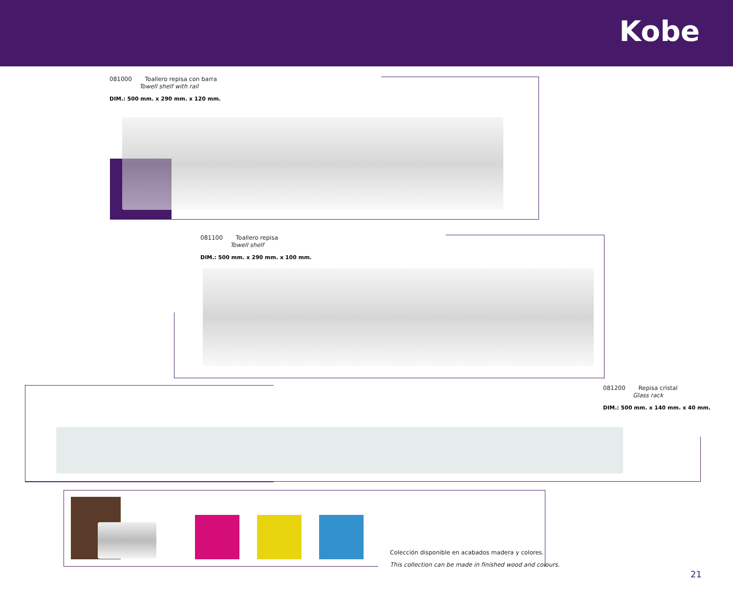Kobe
081000 Toallero repisa con barra
Towell shelf with rail
DIM.: 500 mm. x 290 mm. x 120 mm.
081100 Toallero repisa
Towell shelf
DIM.: 500 mm. x 290 mm. x 100 mm.
081200 Repisa cristal
Glass rack
DIM.: 500 mm. x 140 mm. x 40 mm.
Colección disponible en acabados madera y colores.
This collection can be made in finished wood and colours.
21